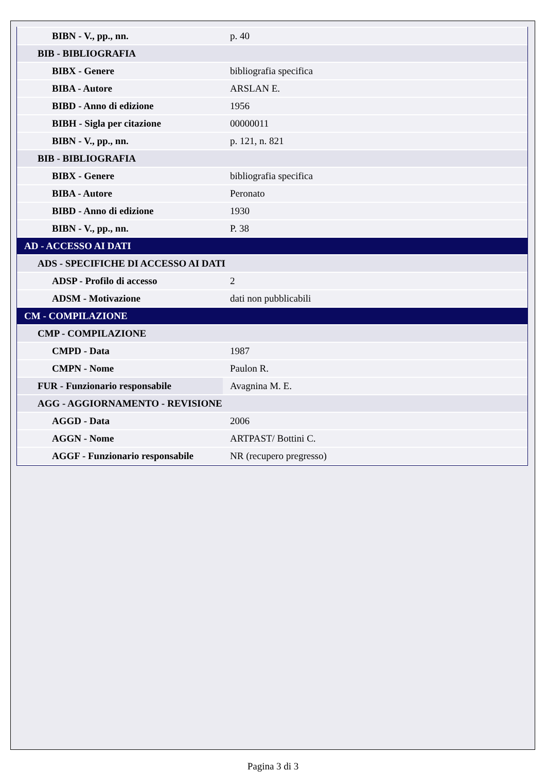| BIBN - V., pp., nn. | p. 40 |
| BIB - BIBLIOGRAFIA | |
| BIBX - Genere | bibliografia specifica |
| BIBA - Autore | ARSLAN E. |
| BIBD - Anno di edizione | 1956 |
| BIBH - Sigla per citazione | 00000011 |
| BIBN - V., pp., nn. | p. 121, n. 821 |
| BIB - BIBLIOGRAFIA | |
| BIBX - Genere | bibliografia specifica |
| BIBA - Autore | Peronato |
| BIBD - Anno di edizione | 1930 |
| BIBN - V., pp., nn. | P. 38 |
| AD - ACCESSO AI DATI | |
| ADS - SPECIFICHE DI ACCESSO AI DATI | |
| ADSP - Profilo di accesso | 2 |
| ADSM - Motivazione | dati non pubblicabili |
| CM - COMPILAZIONE | |
| CMP - COMPILAZIONE | |
| CMPD - Data | 1987 |
| CMPN - Nome | Paulon R. |
| FUR - Funzionario responsabile | Avagnina M. E. |
| AGG - AGGIORNAMENTO - REVISIONE | |
| AGGD - Data | 2006 |
| AGGN - Nome | ARTPAST/ Bottini C. |
| AGGF - Funzionario responsabile | NR (recupero pregresso) |
Pagina 3 di 3